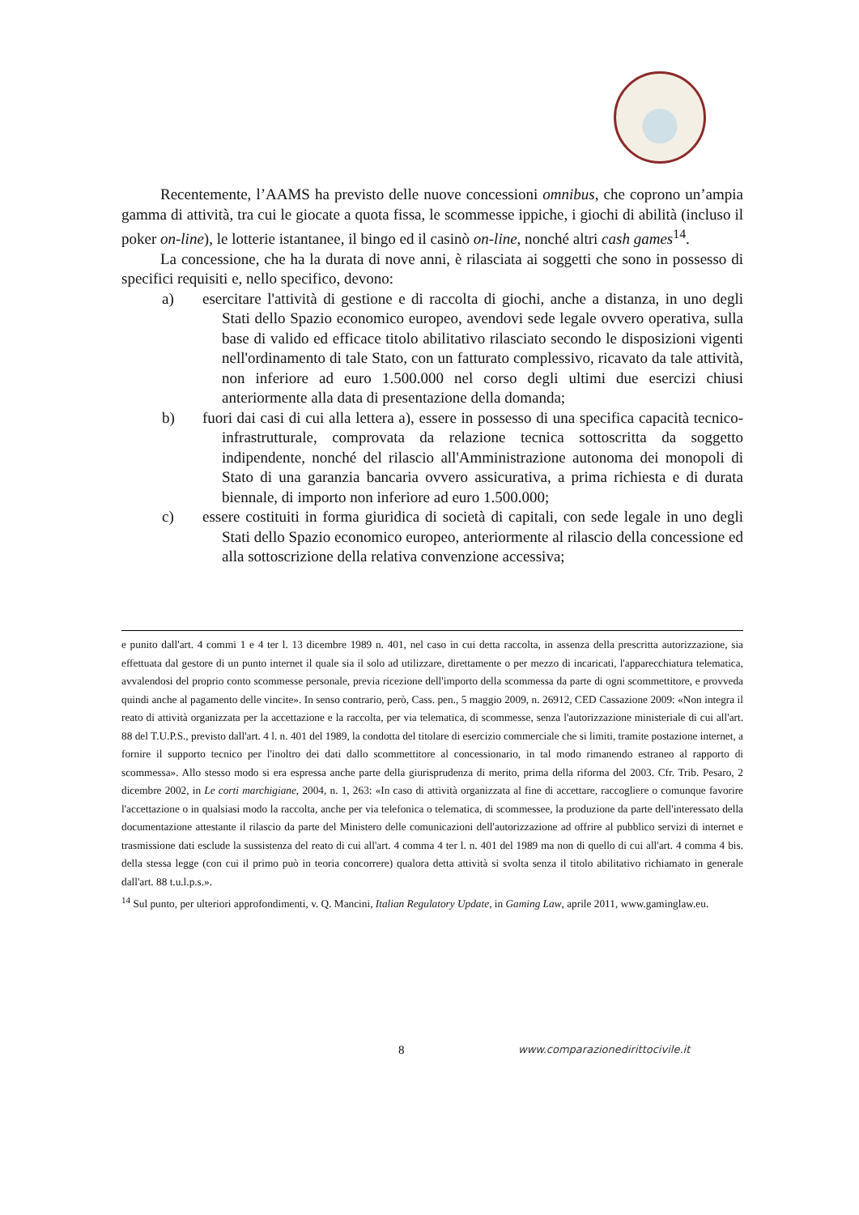Recentemente, l’AAMS ha previsto delle nuove concessioni omnibus, che coprono un’ampia gamma di attività, tra cui le giocate a quota fissa, le scommesse ippiche, i giochi di abilità (incluso il poker on-line), le lotterie istantanee, il bingo ed il casinò on-line, nonché altri cash games<sup>14</sup>.
La concessione, che ha la durata di nove anni, è rilasciata ai soggetti che sono in possesso di specifici requisiti e, nello specifico, devono:
a) esercitare l'attività di gestione e di raccolta di giochi, anche a distanza, in uno degli Stati dello Spazio economico europeo, avendovi sede legale ovvero operativa, sulla base di valido ed efficace titolo abilitativo rilasciato secondo le disposizioni vigenti nell'ordinamento di tale Stato, con un fatturato complessivo, ricavato da tale attività, non inferiore ad euro 1.500.000 nel corso degli ultimi due esercizi chiusi anteriormente alla data di presentazione della domanda;
b) fuori dai casi di cui alla lettera a), essere in possesso di una specifica capacità tecnico-infrastrutturale, comprovata da relazione tecnica sottoscritta da soggetto indipendente, nonché del rilascio all'Amministrazione autonoma dei monopoli di Stato di una garanzia bancaria ovvero assicurativa, a prima richiesta e di durata biennale, di importo non inferiore ad euro 1.500.000;
c) essere costituiti in forma giuridica di società di capitali, con sede legale in uno degli Stati dello Spazio economico europeo, anteriormente al rilascio della concessione ed alla sottoscrizione della relativa convenzione accessiva;
e punito dall'art. 4 commi 1 e 4 ter l. 13 dicembre 1989 n. 401, nel caso in cui detta raccolta, in assenza della prescritta autorizzazione, sia effettuata dal gestore di un punto internet il quale sia il solo ad utilizzare, direttamente o per mezzo di incaricati, l'apparecchiatura telematica, avvalendosi del proprio conto scommesse personale, previa ricezione dell'importo della scommessa da parte di ogni scommettitore, e provveda quindi anche al pagamento delle vincite». In senso contrario, però, Cass. pen., 5 maggio 2009, n. 26912, CED Cassazione 2009: «Non integra il reato di attività organizzata per la accettazione e la raccolta, per via telematica, di scommesse, senza l'autorizzazione ministeriale di cui all'art. 88 del T.U.P.S., previsto dall'art. 4 l. n. 401 del 1989, la condotta del titolare di esercizio commerciale che si limiti, tramite postazione internet, a fornire il supporto tecnico per l'inoltro dei dati dallo scommettitore al concessionario, in tal modo rimanendo estraneo al rapporto di scommessa». Allo stesso modo si era espressa anche parte della giurisprudenza di merito, prima della riforma del 2003. Cfr. Trib. Pesaro, 2 dicembre 2002, in Le corti marchigiane, 2004, n. 1, 263: «In caso di attività organizzata al fine di accettare, raccogliere o comunque favorire l'accettazione o in qualsiasi modo la raccolta, anche per via telefonica o telematica, di scommessee, la produzione da parte dell'interessato della documentazione attestante il rilascio da parte del Ministero delle comunicazioni dell'autorizzazione ad offrire al pubblico servizi di internet e trasmissione dati esclude la sussistenza del reato di cui all'art. 4 comma 4 ter l. n. 401 del 1989 ma non di quello di cui all'art. 4 comma 4 bis. della stessa legge (con cui il primo può in teoria concorrere) qualora detta attività si svolta senza il titolo abilitativo richiamato in generale dall'art. 88 t.u.l.p.s.».
<sup>14</sup> Sul punto, per ulteriori approfondimenti, v. Q. Mancini, Italian Regulatory Update, in Gaming Law, aprile 2011, www.gaminglaw.eu.
8 www.comparazionedirittocivile.it